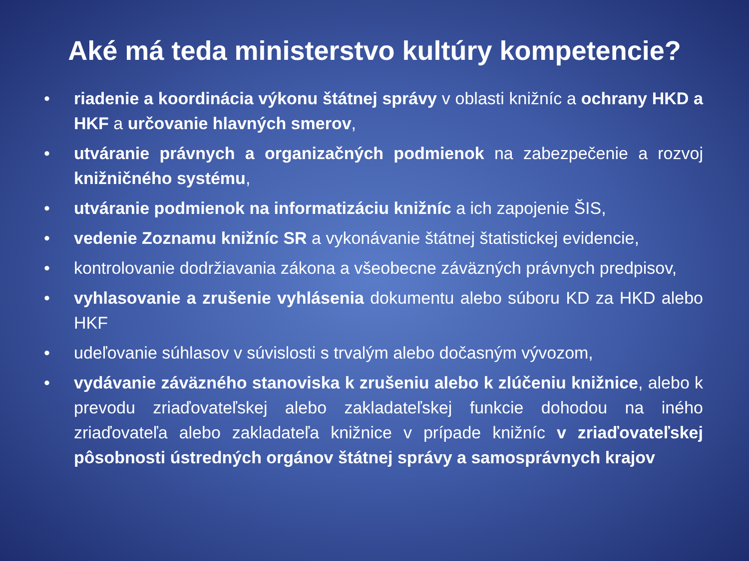Aké má teda ministerstvo kultúry kompetencie?
• riadenie a koordinácia výkonu štátnej správy v oblasti knižníc a ochrany HKD a HKF a určovanie hlavných smerov,
• utváranie právnych a organizačných podmienok na zabezpečenie a rozvoj knižničného systému,
• utváranie podmienok na informatizáciu knižníc a ich zapojenie ŠIS,
• vedenie Zoznamu knižníc SR a vykonávanie štátnej štatistickej evidencie,
• kontrolovanie dodržiavania zákona a všeobecne záväzných právnych predpisov,
• vyhlasovanie a zrušenie vyhlásenia dokumentu alebo súboru KD za HKD alebo HKF
• udeľovanie súhlasov v súvislosti s trvalým alebo dočasným vývozom,
• vydávanie záväzného stanoviska k zrušeniu alebo k zlúčeniu knižnice, alebo k prevodu zriaďovateľskej alebo zakladateľskej funkcie dohodou na iného zriaďovateľa alebo zakladateľa knižnice v prípade knižníc v zriaďovateľskej pôsobnosti ústredných orgánov štátnej správy a samosprávnych krajov